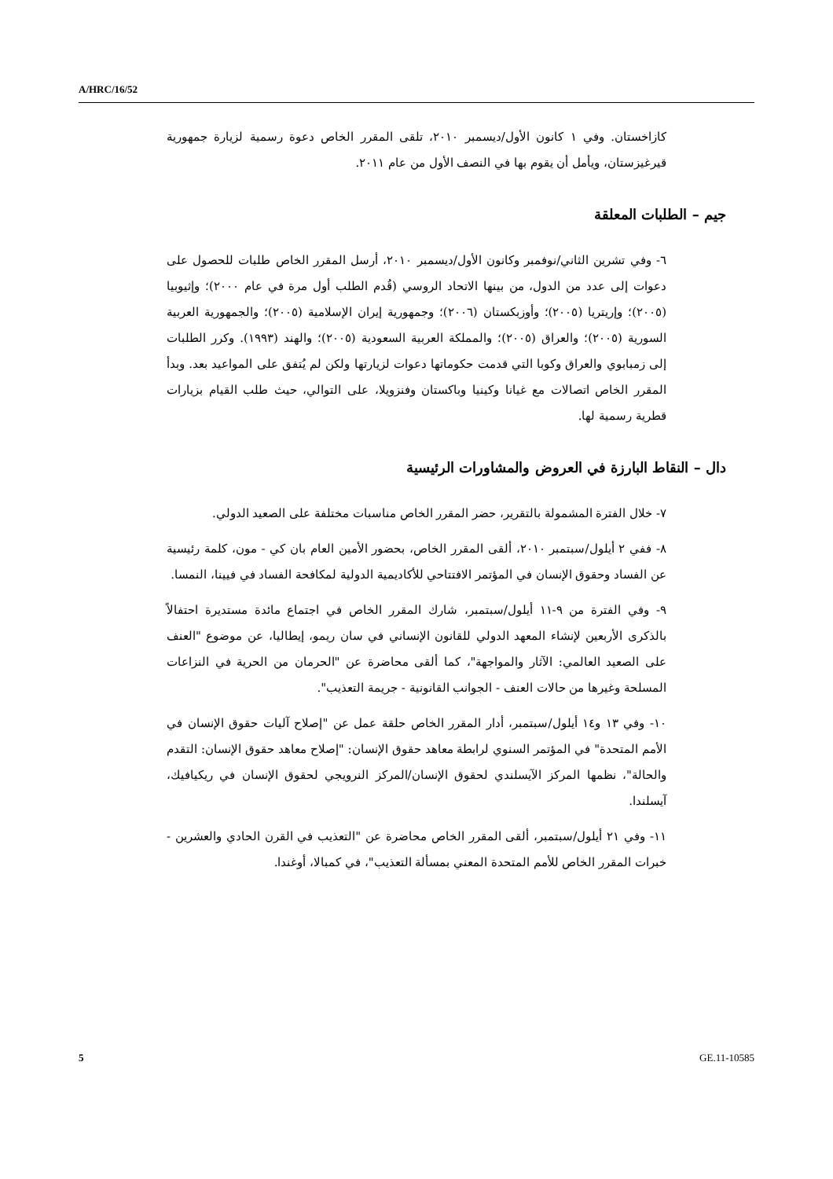A/HRC/16/52
كازاخستان. وفي ١ كانون الأول/ديسمبر ٢٠١٠، تلقى المقرر الخاص دعوة رسمية لزيارة جمهورية قيرغيزستان، ويأمل أن يقوم بها في النصف الأول من عام ٢٠١١.
جيم – الطلبات المعلقة
٦- وفي تشرين الثاني/نوفمبر وكانون الأول/ديسمبر ٢٠١٠، أرسل المقرر الخاص طلبات للحصول على دعوات إلى عدد من الدول، من بينها الاتحاد الروسي (قُدم الطلب أول مرة في عام ٢٠٠٠)؛ وإثيوبيا (٢٠٠٥)؛ وإريتريا (٢٠٠٥)؛ وأوزبكستان (٢٠٠٦)؛ وجمهورية إيران الإسلامية (٢٠٠٥)؛ والجمهورية العربية السورية (٢٠٠٥)؛ والعراق (٢٠٠٥)؛ والمملكة العربية السعودية (٢٠٠٥)؛ والهند (١٩٩٣). وكرر الطلبات إلى زمبابوي والعراق وكوبا التي قدمت حكوماتها دعوات لزيارتها ولكن لم يُتفق على المواعيد بعد. وبدأ المقرر الخاص اتصالات مع غيانا وكينيا وباكستان وفنزويلا، على التوالي، حيث طلب القيام بزيارات قطرية رسمية لها.
دال – النقاط البارزة في العروض والمشاورات الرئيسية
٧- خلال الفترة المشمولة بالتقرير، حضر المقرر الخاص مناسبات مختلفة على الصعيد الدولي.
٨- ففي ٢ أيلول/سبتمبر ٢٠١٠، ألقى المقرر الخاص، بحضور الأمين العام بان كي - مون، كلمة رئيسية عن الفساد وحقوق الإنسان في المؤتمر الافتتاحي للأكاديمية الدولية لمكافحة الفساد في فيينا، النمسا.
٩- وفي الفترة من ٩-١١ أيلول/سبتمبر، شارك المقرر الخاص في اجتماع مائدة مستديرة احتفالاً بالذكرى الأربعين لإنشاء المعهد الدولي للقانون الإنساني في سان ريمو، إيطاليا، عن موضوع "العنف على الصعيد العالمي: الآثار والمواجهة"، كما ألقى محاضرة عن "الحرمان من الحرية في النزاعات المسلحة وغيرها من حالات العنف - الجوانب القانونية - جريمة التعذيب".
١٠- وفي ١٣ و١٤ أيلول/سبتمبر، أدار المقرر الخاص حلقة عمل عن "إصلاح آليات حقوق الإنسان في الأمم المتحدة" في المؤتمر السنوي لرابطة معاهد حقوق الإنسان: "إصلاح معاهد حقوق الإنسان: التقدم والحالة"، نظمها المركز الآيسلندي لحقوق الإنسان/المركز النرويجي لحقوق الإنسان في ريكيافيك، آيسلندا.
١١- وفي ٢١ أيلول/سبتمبر، ألقى المقرر الخاص محاضرة عن "التعذيب في القرن الحادي والعشرين - خبرات المقرر الخاص للأمم المتحدة المعني بمسألة التعذيب"، في كمبالا، أوغندا.
5 GE.11-10585